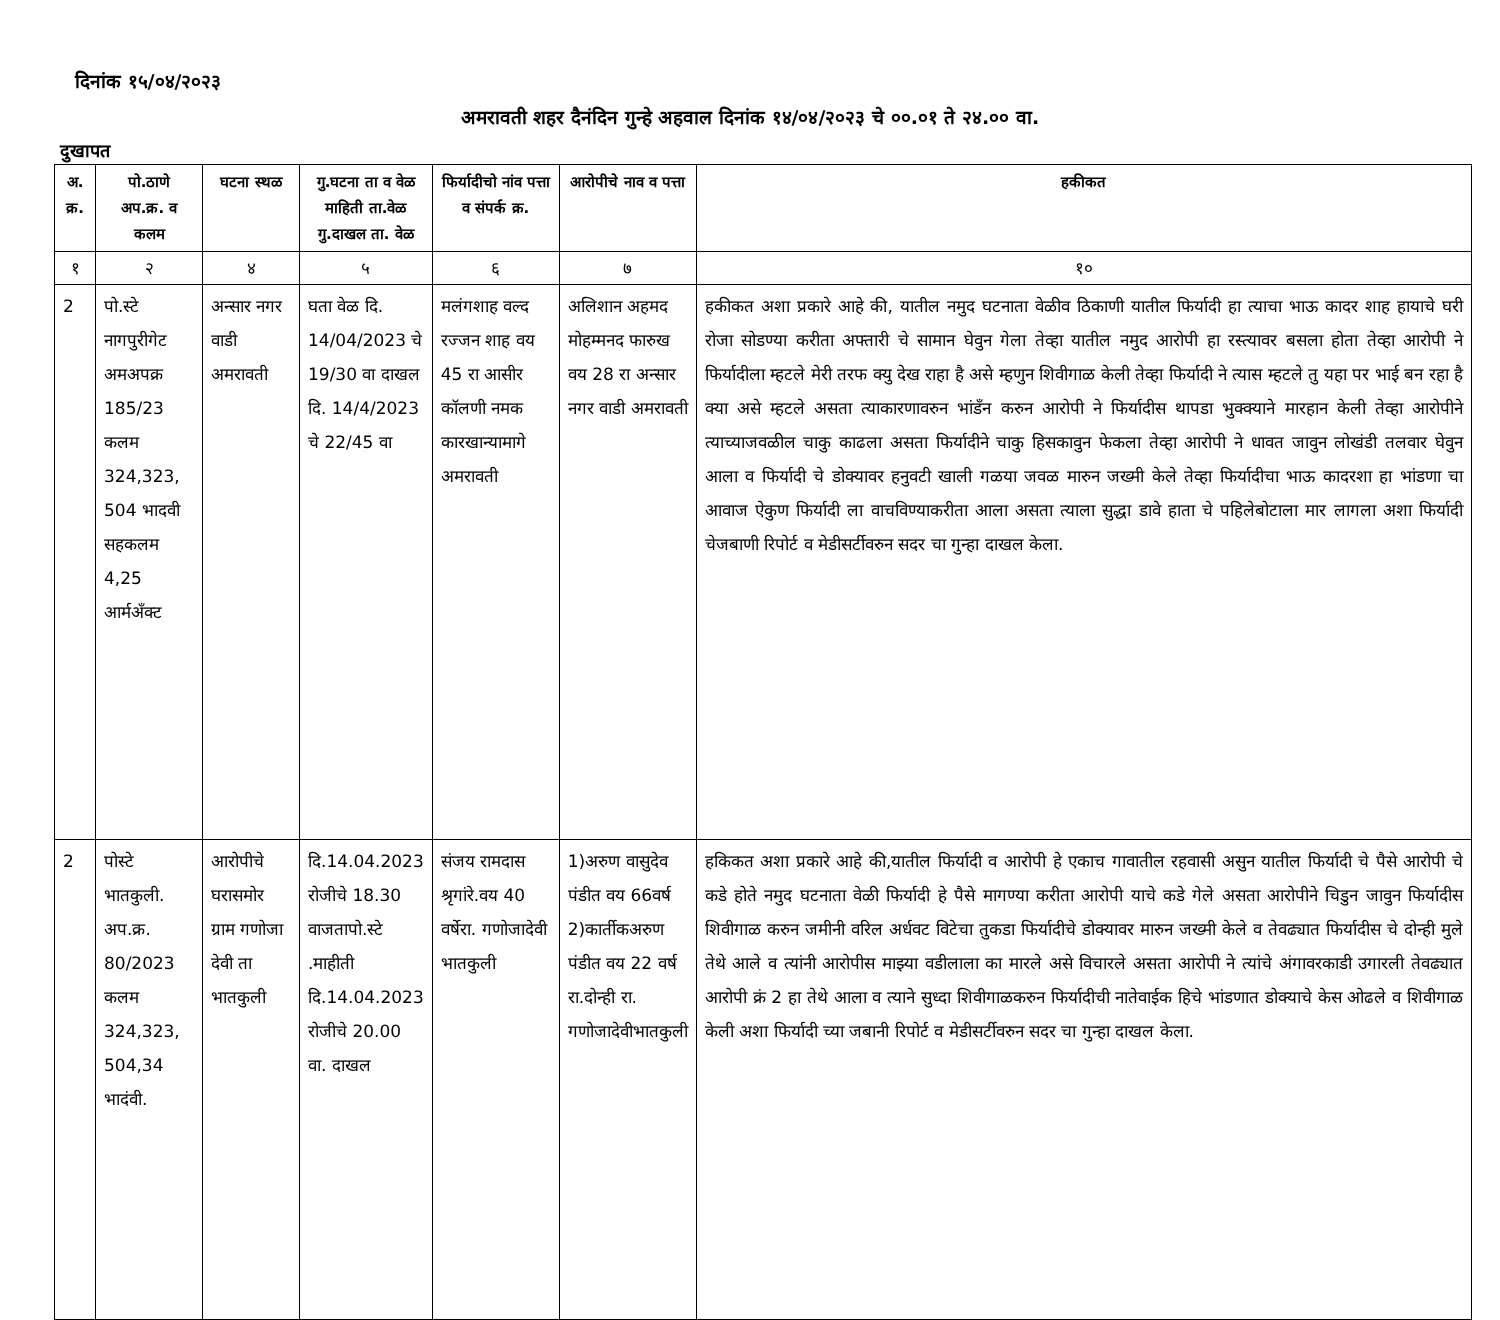दिनांक १५/०४/२०२३
अमरावती शहर दैनंदिन गुन्हे अहवाल दिनांक १४/०४/२०२३ चे ००.०१ ते २४.०० वा.
दुखापत
| अ. क्र. | पो.ठाणे अप.क्र. व कलम | घटना स्थळ | गु.घटना ता व वेळ माहिती ता.वेळ गु.दाखल ता. वेळ | फिर्यादीचो नांव पत्ता व संपर्क क्र. | आरोपीचे नाव व पत्ता | हकीकत |
| --- | --- | --- | --- | --- | --- | --- |
| १ | २ | ४ | ५ | ६ | ७ | १० |
| 2 | पो.स्टे नागपुरीगेट अमअपक्र 185/23 कलम 324,323, 504 भादवी सहकलम 4,25 आर्मअँक्ट | अन्सार नगर वाडी अमरावती | घता वेळ दि. 14/04/2023 चे 19/30 वा दाखल दि. 14/4/2023 चे 22/45 वा | मलंगशाह वल्द रज्जन शाह वय 45 रा आसीर कॉलणी नमक कारखान्यामागे अमरावती | अलिशान अहमद मोहम्मनद फारुख वय 28 रा अन्सार नगर वाडी अमरावती | हकीकत अशा प्रकारे आहे की, यातील नमुद घटनाता वेळीव ठिकाणी यातील फिर्यादी हा त्याचा भाऊ कादर शाह हायाचे घरी रोजा सोडण्या करीता अफ्तारी चे सामान घेवुन गेला तेव्हा यातील नमुद आरोपी हा रस्त्यावर बसला होता तेव्हा आरोपी ने फिर्यादीला म्हटले मेरी तरफ क्यु देख राहा है असे म्हणुन शिवीगाळ केली तेव्हा फिर्यादी ने त्यास म्हटले तु यहा पर भाई बन रहा है क्या असे म्हटले असता त्याकारणावरुन भांडँन करुन आरोपी ने फिर्यादीस थापडा भुक्क्याने मारहान केली तेव्हा आरोपीने त्याच्याजवळील चाकु काढला असता फिर्यादीने चाकु हिसकावुन फेकला तेव्हा आरोपी ने धावत जावुन लोखंडी तलवार घेवुन आला व फिर्यादी चे डोक्यावर हनुवटी खाली गळया जवळ मारुन जख्मी केले तेव्हा फिर्यादीचा भाऊ कादरशा हा भांडणा चा आवाज ऐकुण फिर्यादी ला वाचविण्याकरीता आला असता त्याला सुद्धा डावे हाता चे पहिलेबोटाला मार लागला अशा फिर्यादी चेजबाणी रिपोर्ट व मेडीसर्टीवरुन सदर चा गुन्हा दाखल केला. |
| 2 | पोस्टे भातकुली. अप.क्र. 80/2023 कलम 324,323, 504,34 भादंवी. | आरोपीचे घरासमोर ग्राम गणोजा देवी ता भातकुली | दि.14.04.2023 रोजीचे 18.30 वाजतापो.स्टे .माहीती दि.14.04.2023 रोजीचे 20.00 वा. दाखल | संजय रामदास श्रृगांरे.वय 40 वर्षेरा. गणोजादेवी भातकुली | 1)अरुण वासुदेव पंडीत वय 66वर्ष 2)कार्तीकअरुण पंडीत वय 22 वर्ष रा.दोन्ही रा. गणोजादेवीभातकुली | हकिकत अशा प्रकारे आहे की,यातील फिर्यादी व आरोपी हे एकाच गावातील रहवासी असुन यातील फिर्यादी चे पैसे आरोपी चे कडे होते नमुद घटनाता वेळी फिर्यादी हे पैसे मागण्या करीता आरोपी याचे कडे गेले असता आरोपीने चिडुन जावुन फिर्यादीस शिवीगाळ करुन जमीनी वरिल अर्धवट विटेचा तुकडा फिर्यादीचे डोक्यावर मारुन जख्मी केले व तेवढ्यात फिर्यादीस चे दोन्ही मुले तेथे आले व त्यांनी आरोपीस माझ्या वडीलाला का मारले असे विचारले असता आरोपी ने त्यांचे अंगावरकाडी उगारली तेवढ्यात आरोपी क्रं 2 हा तेथे आला व त्याने सुध्दा शिवीगाळकरुन फिर्यादीची नातेवाईक हिचे भांडणात डोक्याचे केस ओढले व शिवीगाळ केली अशा फिर्यादी च्या जबानी रिपोर्ट व मेडीसर्टीवरुन सदर चा गुन्हा दाखल केला. |